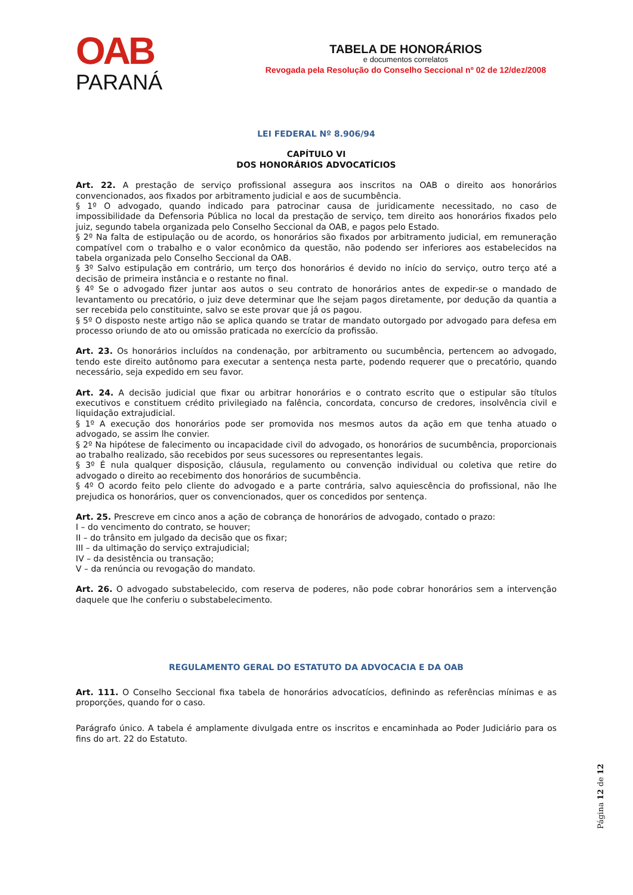OAB
PARANÁ
TABELA DE HONORÁRIOS
e documentos correlatos
Revogada pela Resolução do Conselho Seccional nº 02 de 12/dez/2008
LEI FEDERAL Nº 8.906/94
CAPÍTULO VI
DOS HONORÁRIOS ADVOCATÍCIOS
Art. 22. A prestação de serviço profissional assegura aos inscritos na OAB o direito aos honorários convencionados, aos fixados por arbitramento judicial e aos de sucumbência.
§ 1º O advogado, quando indicado para patrocinar causa de juridicamente necessitado, no caso de impossibilidade da Defensoria Pública no local da prestação de serviço, tem direito aos honorários fixados pelo juiz, segundo tabela organizada pelo Conselho Seccional da OAB, e pagos pelo Estado.
§ 2º Na falta de estipulação ou de acordo, os honorários são fixados por arbitramento judicial, em remuneração compatível com o trabalho e o valor econômico da questão, não podendo ser inferiores aos estabelecidos na tabela organizada pelo Conselho Seccional da OAB.
§ 3º Salvo estipulação em contrário, um terço dos honorários é devido no início do serviço, outro terço até a decisão de primeira instância e o restante no final.
§ 4º Se o advogado fizer juntar aos autos o seu contrato de honorários antes de expedir-se o mandado de levantamento ou precatório, o juiz deve determinar que lhe sejam pagos diretamente, por dedução da quantia a ser recebida pelo constituinte, salvo se este provar que já os pagou.
§ 5º O disposto neste artigo não se aplica quando se tratar de mandato outorgado por advogado para defesa em processo oriundo de ato ou omissão praticada no exercício da profissão.
Art. 23. Os honorários incluídos na condenação, por arbitramento ou sucumbência, pertencem ao advogado, tendo este direito autônomo para executar a sentença nesta parte, podendo requerer que o precatório, quando necessário, seja expedido em seu favor.
Art. 24. A decisão judicial que fixar ou arbitrar honorários e o contrato escrito que o estipular são títulos executivos e constituem crédito privilegiado na falência, concordata, concurso de credores, insolvência civil e liquidação extrajudicial.
§ 1º A execução dos honorários pode ser promovida nos mesmos autos da ação em que tenha atuado o advogado, se assim lhe convier.
§ 2º Na hipótese de falecimento ou incapacidade civil do advogado, os honorários de sucumbência, proporcionais ao trabalho realizado, são recebidos por seus sucessores ou representantes legais.
§ 3º É nula qualquer disposição, cláusula, regulamento ou convenção individual ou coletiva que retire do advogado o direito ao recebimento dos honorários de sucumbência.
§ 4º O acordo feito pelo cliente do advogado e a parte contrária, salvo aquiescência do profissional, não lhe prejudica os honorários, quer os convencionados, quer os concedidos por sentença.
Art. 25. Prescreve em cinco anos a ação de cobrança de honorários de advogado, contado o prazo:
I – do vencimento do contrato, se houver;
II – do trânsito em julgado da decisão que os fixar;
III – da ultimação do serviço extrajudicial;
IV – da desistência ou transação;
V – da renúncia ou revogação do mandato.
Art. 26. O advogado substabelecido, com reserva de poderes, não pode cobrar honorários sem a intervenção daquele que lhe conferiu o substabelecimento.
REGULAMENTO GERAL DO ESTATUTO DA ADVOCACIA E DA OAB
Art. 111. O Conselho Seccional fixa tabela de honorários advocatícios, definindo as referências mínimas e as proporções, quando for o caso.
Parágrafo único. A tabela é amplamente divulgada entre os inscritos e encaminhada ao Poder Judiciário para os fins do art. 22 do Estatuto.
Página 12 de 12